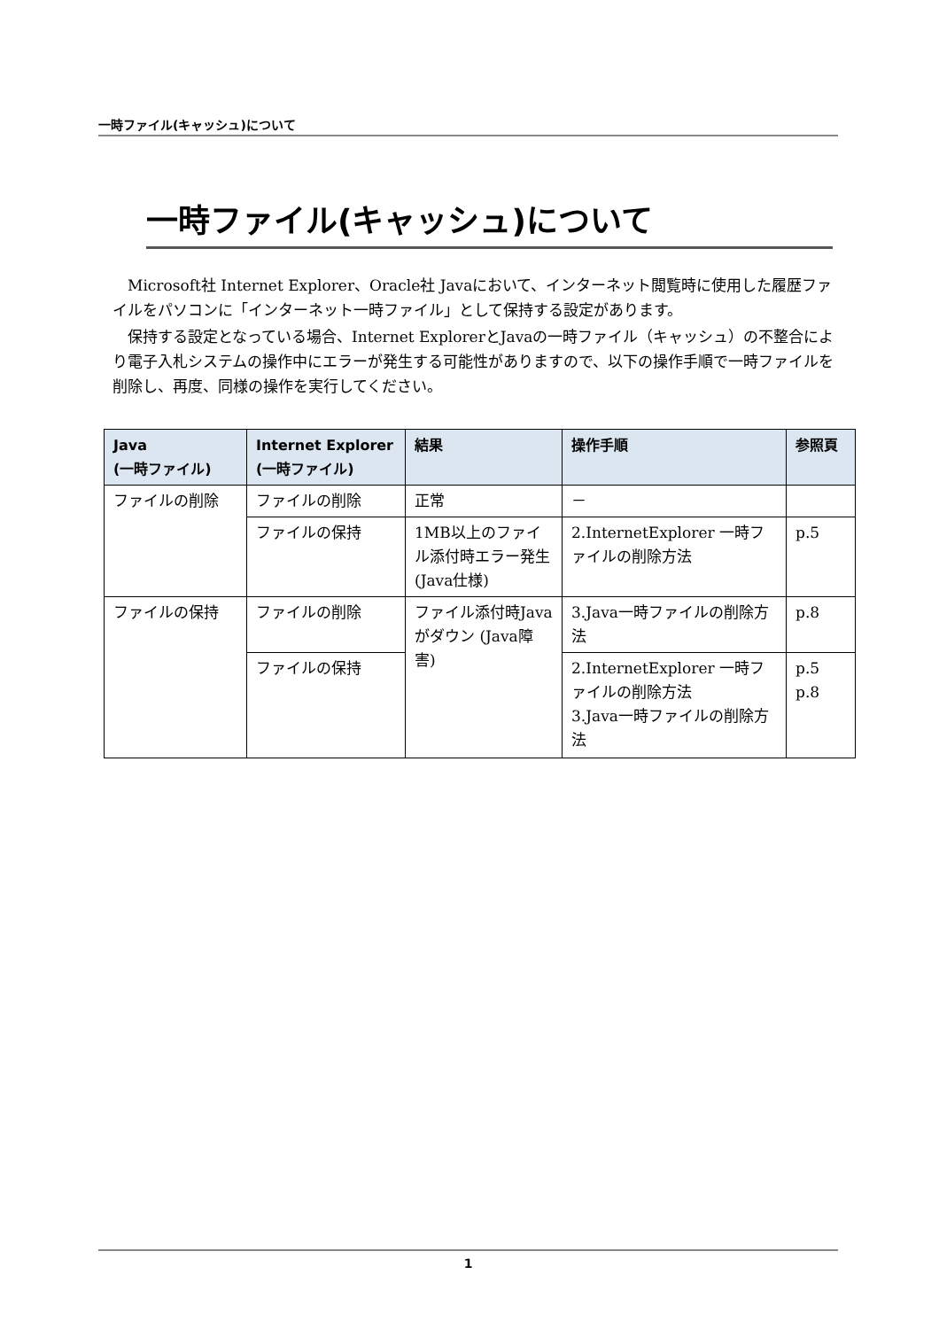一時ファイル(キャッシュ)について
一時ファイル(キャッシュ)について
Microsoft社 Internet Explorer、Oracle社 Javaにおいて、インターネット閲覧時に使用した履歴ファイルをパソコンに「インターネット一時ファイル」として保持する設定があります。
保持する設定となっている場合、Internet ExplorerとJavaの一時ファイル（キャッシュ）の不整合により電子入札システムの操作中にエラーが発生する可能性がありますので、以下の操作手順で一時ファイルを削除し、再度、同様の操作を実行してください。
| Java (一時ファイル) | Internet Explorer (一時ファイル) | 結果 | 操作手順 | 参照頁 |
| --- | --- | --- | --- | --- |
| ファイルの削除 | ファイルの削除 | 正常 | － | |
| | ファイルの保持 | 1MB以上のファイル添付時エラー発生(Java仕様) | 2.InternetExplorer 一時ファイルの削除方法 | p.5 |
| ファイルの保持 | ファイルの削除 | ファイル添付時Java がダウン (Java障害) | 3.Java一時ファイルの削除方法 | p.8 |
| | ファイルの保持 | | 2.InternetExplorer 一時ファイルの削除方法 3.Java一時ファイルの削除方法 | p.5 p.8 |
1